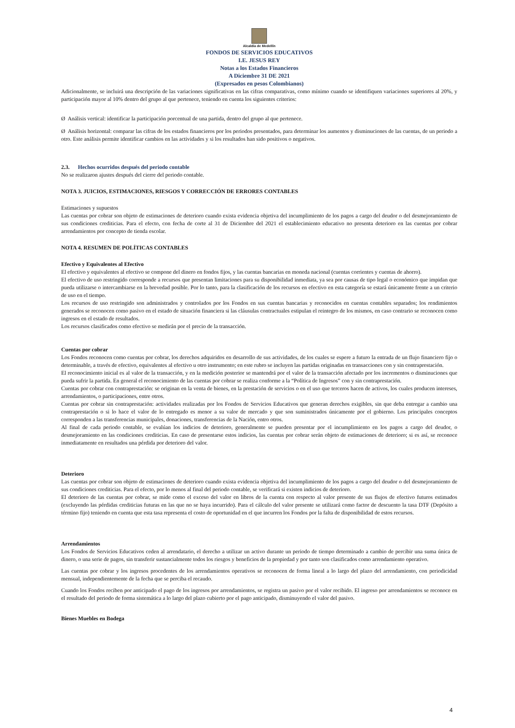Alcaldía de Medellín
FONDOS DE SERVICIOS EDUCATIVOS
I.E. JESUS REY
Notas a los Estados Financieros
A Diciembre 31 DE 2021
(Expresados en pesos Colombianos)
Adicionalmente, se incluirá una descripción de las variaciones significativas en las cifras comparativas, como mínimo cuando se identifiquen variaciones superiores al 20%, y participación mayor al 10% dentro del grupo al que pertenece, teniendo en cuenta los siguientes criterios:
Ø Análisis vertical: identificar la participación porcentual de una partida, dentro del grupo al que pertenece.
Ø Análisis horizontal: comparar las cifras de los estados financieros por los periodos presentados, para determinar los aumentos y disminuciones de las cuentas, de un periodo a otro. Este análisis permite identificar cambios en las actividades y si los resultados han sido positivos o negativos.
2.3. Hechos ocurridos después del periodo contable
No se realizaron ajustes después del cierre del periodo contable.
NOTA 3. JUICIOS, ESTIMACIONES, RIESGOS Y CORRECCIÓN DE ERRORES CONTABLES
Estimaciones y supuestos
Las cuentas por cobrar son objeto de estimaciones de deterioro cuando exista evidencia objetiva del incumplimiento de los pagos a cargo del deudor o del desmejoramiento de sus condiciones crediticias. Para el efecto, con fecha de corte al 31 de Diciembre del 2021 el establecimiento educativo no presenta deterioro en las cuentas por cobrar arrendamientos por concepto de tienda escolar.
NOTA 4. RESUMEN DE POLÍTICAS CONTABLES
Efectivo y Equivalentes al Efectivo
El efectivo y equivalentes al efectivo se compone del dinero en fondos fijos, y las cuentas bancarias en moneda nacional (cuentas corrientes y cuentas de ahorro).
El efectivo de uso restringido corresponde a recursos que presentan limitaciones para su disponibilidad inmediata, ya sea por causas de tipo legal o económico que impidan que pueda utilizarse o intercambiarse en la brevedad posible. Por lo tanto, para la clasificación de los recursos en efectivo en esta categoría se estará únicamente frente a un criterio de uso en el tiempo.
Los recursos de uso restringido son administrados y controlados por los Fondos en sus cuentas bancarias y reconocidos en cuentas contables separados; los rendimientos generados se reconocen como pasivo en el estado de situación financiera si las cláusulas contractuales estipulan el reintegro de los mismos, en caso contrario se reconocen como ingresos en el estado de resultados.
Los recursos clasificados como efectivo se medirán por el precio de la transacción.
Cuentas por cobrar
Los Fondos reconocen como cuentas por cobrar, los derechos adquiridos en desarrollo de sus actividades, de los cuales se espere a futuro la entrada de un flujo financiero fijo o determinable, a través de efectivo, equivalentes al efectivo u otro instrumento; en este rubro se incluyen las partidas originadas en transacciones con y sin contraprestación.
El reconocimiento inicial es al valor de la transacción, y en la medición posterior se mantendrá por el valor de la transacción afectado por los incrementos o disminuciones que pueda sufrir la partida. En general el reconocimiento de las cuentas por cobrar se realiza conforme a la “Política de Ingresos” con y sin contraprestación.
Cuentas por cobrar con contraprestación: se originan en la venta de bienes, en la prestación de servicios o en el uso que terceros hacen de activos, los cuales producen intereses, arrendamientos, o participaciones, entre otros.
Cuentas por cobrar sin contraprestación: actividades realizadas por los Fondos de Servicios Educativos que generan derechos exigibles, sin que deba entregar a cambio una contraprestación o si lo hace el valor de lo entregado es menor a su valor de mercado y que son suministrados únicamente por el gobierno. Los principales conceptos corresponden a las transferencias municipales, donaciones, transferencias de la Nación, entro otros.
Al final de cada periodo contable, se evalúan los indicios de deterioro, generalmente se pueden presentar por el incumplimiento en los pagos a cargo del deudor, o desmejoramiento en las condiciones crediticias. En caso de presentarse estos indicios, las cuentas por cobrar serán objeto de estimaciones de deterioro; si es así, se reconoce inmediatamente en resultados una pérdida por deterioro del valor.
Deterioro
Las cuentas por cobrar son objeto de estimaciones de deterioro cuando exista evidencia objetiva del incumplimiento de los pagos a cargo del deudor o del desmejoramiento de sus condiciones crediticias. Para el efecto, por lo menos al final del periodo contable, se verificará si existen indicios de deterioro.
El deterioro de las cuentas por cobrar, se mide como el exceso del valor en libros de la cuenta con respecto al valor presente de sus flujos de efectivo futuros estimados (excluyendo las pérdidas crediticias futuras en las que no se haya incurrido). Para el cálculo del valor presente se utilizará como factor de descuento la tasa DTF (Depósito a término fijo) teniendo en cuenta que esta tasa representa el costo de oportunidad en el que incurren los Fondos por la falta de disponibilidad de estos recursos.
Arrendamientos
Los Fondos de Servicios Educativos ceden al arrendatario, el derecho a utilizar un activo durante un periodo de tiempo determinado a cambio de percibir una suma única de dinero, o una serie de pagos, sin transferir sustancialmente todos los riesgos y beneficios de la propiedad y por tanto son clasificados como arrendamiento operativo.
Las cuentas por cobrar y los ingresos procedentes de los arrendamientos operativos se reconocen de forma lineal a lo largo del plazo del arrendamiento, con periodicidad mensual, independientemente de la fecha que se perciba el recaudo.
Cuando los Fondos reciben por anticipado el pago de los ingresos por arrendamientos, se registra un pasivo por el valor recibido. El ingreso por arrendamientos se reconoce en el resultado del periodo de forma sistemática a lo largo del plazo cubierto por el pago anticipado, disminuyendo el valor del pasivo.
Bienes Muebles en Bodega
4